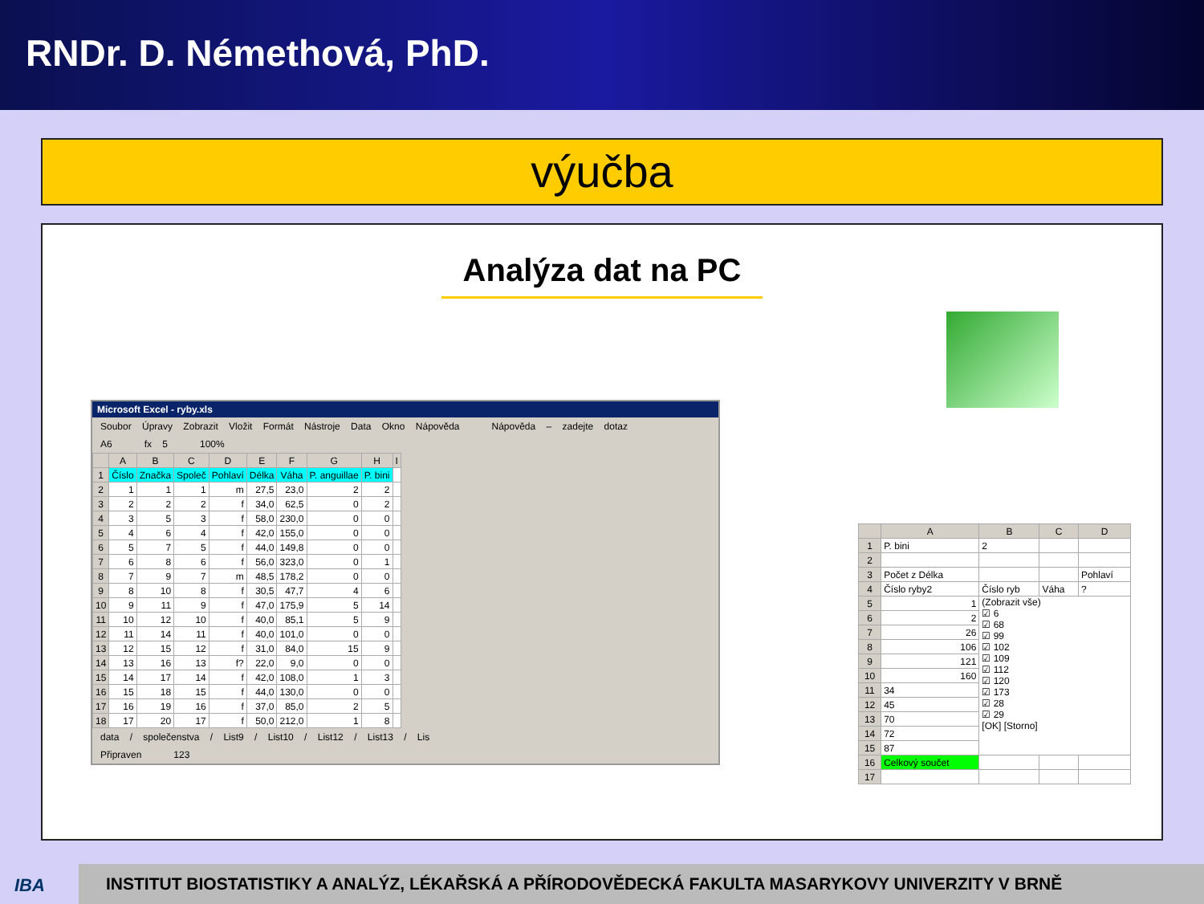RNDr. D. Némethová, PhD.
výučba
Analýza dat na PC
Microsoft Excel - ryby.xls
Soubor Úpravy Zobrazit Vložit Formát Nástroje Data Okno Nápověda Nápověda – zadejte dotaz
A6 fx 5 100%
| | A | B | C | D | E | F | G | H | I |
| --- | --- | --- | --- | --- | --- | --- | --- | --- | --- |
| 1 | Číslo | Značka | Společ | Pohlaví | Délka | Váha | P. anguillae | P. bini | |
| 2 | 1 | 1 | 1 | m | 27,5 | 23,0 | 2 | 2 | |
| 3 | 2 | 2 | 2 | f | 34,0 | 62,5 | 0 | 2 | |
| 4 | 3 | 5 | 3 | f | 58,0 | 230,0 | 0 | 0 | |
| 5 | 4 | 6 | 4 | f | 42,0 | 155,0 | 0 | 0 | |
| 6 | 5 | 7 | 5 | f | 44,0 | 149,8 | 0 | 0 | |
| 7 | 6 | 8 | 6 | f | 56,0 | 323,0 | 0 | 1 | |
| 8 | 7 | 9 | 7 | m | 48,5 | 178,2 | 0 | 0 | |
| 9 | 8 | 10 | 8 | f | 30,5 | 47,7 | 4 | 6 | |
| 10 | 9 | 11 | 9 | f | 47,0 | 175,9 | 5 | 14 | |
| 11 | 10 | 12 | 10 | f | 40,0 | 85,1 | 5 | 9 | |
| 12 | 11 | 14 | 11 | f | 40,0 | 101,0 | 0 | 0 | |
| 13 | 12 | 15 | 12 | f | 31,0 | 84,0 | 15 | 9 | |
| 14 | 13 | 16 | 13 | f? | 22,0 | 9,0 | 0 | 0 | |
| 15 | 14 | 17 | 14 | f | 42,0 | 108,0 | 1 | 3 | |
| 16 | 15 | 18 | 15 | f | 44,0 | 130,0 | 0 | 0 | |
| 17 | 16 | 19 | 16 | f | 37,0 | 85,0 | 2 | 5 | |
| 18 | 17 | 20 | 17 | f | 50,0 | 212,0 | 1 | 8 | |
data / společenstva / List9 / List10 / List12 / List13 / Lis
Připraven 123
| | A | B | C | D |
| --- | --- | --- | --- | --- |
| 1 | P. bini | 2 | | |
| 2 | | | | |
| 3 | Počet z Délka | | | Pohlaví |
| 4 | Číslo ryby2 | Číslo ryb | Váha | ? |
| 5 | 1 | (Zobrazit vše) ☑ 6 ☑ 68 ☑ 99 ☑ 102 ☑ 109 ☑ 112 ☑ 120 ☑ 173 ☑ 28 ☑ 29 [OK] [Storno] | | |
| 6 | 2 | | | |
| 7 | 26 | | | |
| 8 | 106 | | | |
| 9 | 121 | | | |
| 10 | 160 | | | |
| 11 | 34 | | | |
| 12 | 45 | | | |
| 13 | 70 | | | |
| 14 | 72 | | | |
| 15 | 87 | | | |
| 16 | Celkový součet | | | |
| 17 | | | | |
IBA
INSTITUT BIOSTATISTIKY A ANALÝZ, LÉKAŘSKÁ A PŘÍRODOVĚDECKÁ FAKULTA MASARYKOVY UNIVERZITY V BRNĚ